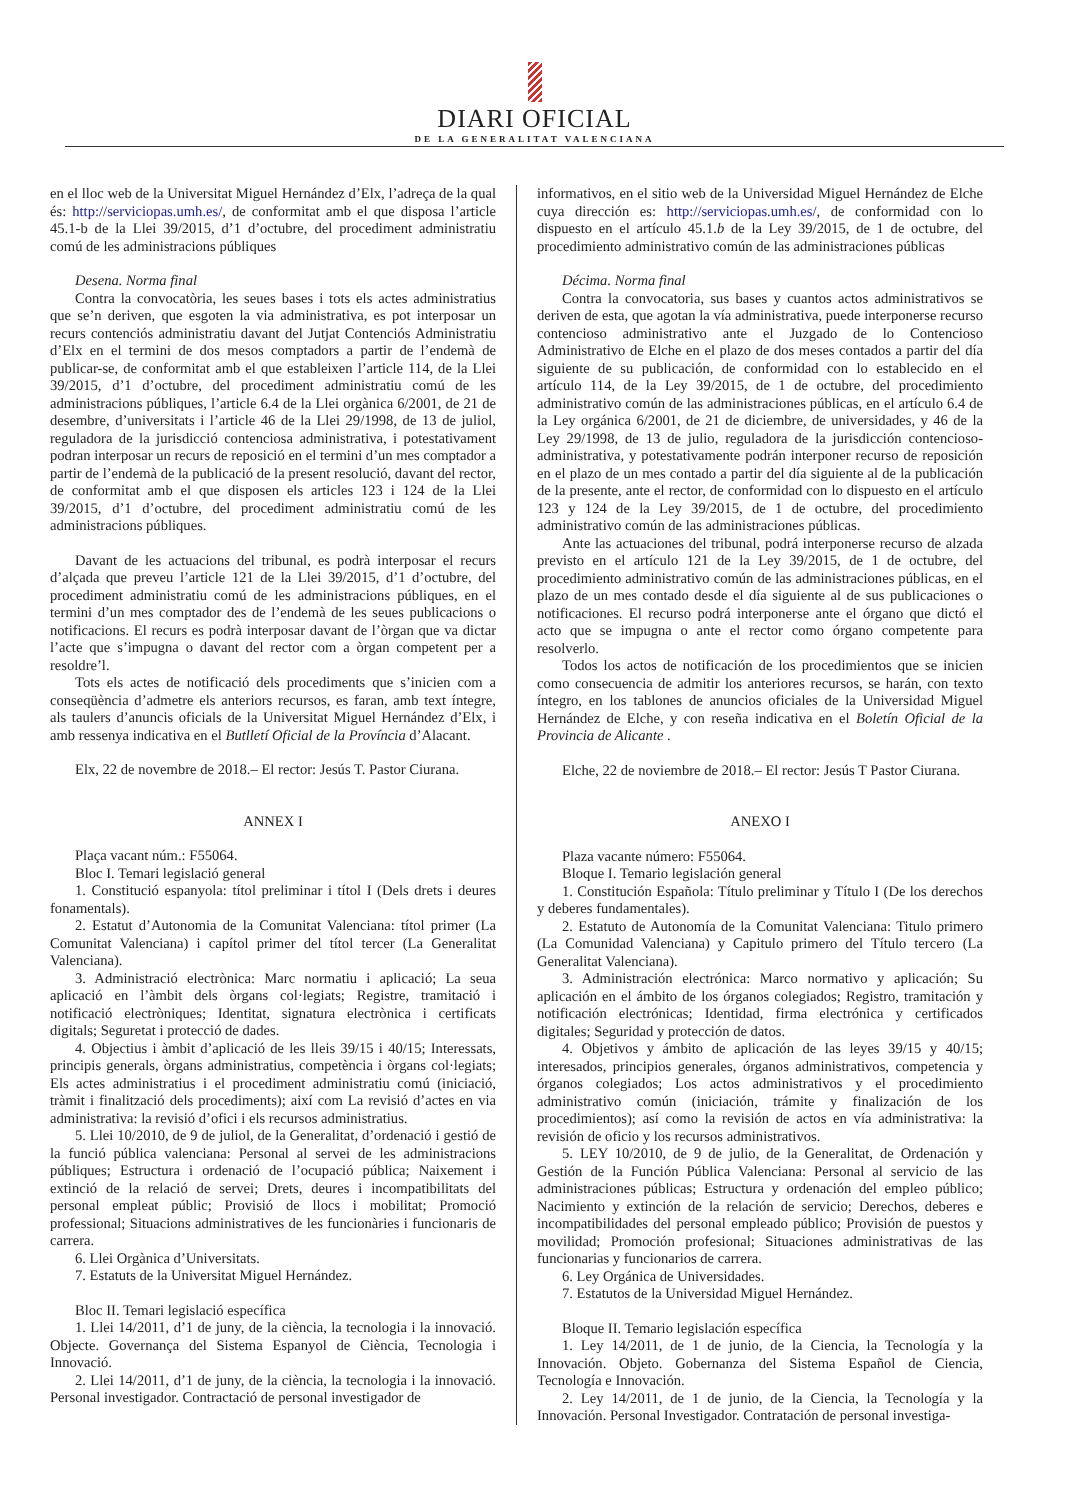DIARI OFICIAL
DE LA GENERALITAT VALENCIANA
en el lloc web de la Universitat Miguel Hernández d’Elx, l’adreça de la qual és: http://serviciopas.umh.es/, de conformitat amb el que disposa l’article 45.1-b de la Llei 39/2015, d’1 d’octubre, del procediment administratiu comú de les administracions públiques
Desena. Norma final
Contra la convocatòria, les seues bases i tots els actes administratius que se’n deriven, que esgoten la via administrativa, es pot interposar un recurs contenciós administratiu davant del Jutjat Contenciós Administratiu d’Elx en el termini de dos mesos comptadors a partir de l’endemà de publicar-se, de conformitat amb el que estableixen l’article 114, de la Llei 39/2015, d’1 d’octubre, del procediment administratiu comú de les administracions públiques, l’article 6.4 de la Llei orgànica 6/2001, de 21 de desembre, d’universitats i l’article 46 de la Llei 29/1998, de 13 de juliol, reguladora de la jurisdicció contenciosa administrativa, i potestativament podran interposar un recurs de reposició en el termini d’un mes comptador a partir de l’endemà de la publicació de la present resolució, davant del rector, de conformitat amb el que disposen els articles 123 i 124 de la Llei 39/2015, d’1 d’octubre, del procediment administratiu comú de les administracions públiques.
Davant de les actuacions del tribunal, es podrà interposar el recurs d’alçada que preveu l’article 121 de la Llei 39/2015, d’1 d’octubre, del procediment administratiu comú de les administracions públiques, en el termini d’un mes comptador des de l’endemà de les seues publicacions o notificacions. El recurs es podrà interposar davant de l’òrgan que va dictar l’acte que s’impugna o davant del rector com a òrgan competent per a resoldre’l.
Tots els actes de notificació dels procediments que s’inicien com a conseqüència d’admetre els anteriors recursos, es faran, amb text íntegre, als taulers d’anuncis oficials de la Universitat Miguel Hernández d’Elx, i amb ressenya indicativa en el Butlletí Oficial de la Província d’Alacant.
Elx, 22 de novembre de 2018.– El rector: Jesús T. Pastor Ciurana.
ANNEX I
Plaça vacant núm.: F55064.
Bloc I. Temari legislació general
1. Constitució espanyola: títol preliminar i títol I (Dels drets i deures fonamentals).
2. Estatut d’Autonomia de la Comunitat Valenciana: títol primer (La Comunitat Valenciana) i capítol primer del títol tercer (La Generalitat Valenciana).
3. Administració electrònica: Marc normatiu i aplicació; La seua aplicació en l’àmbit dels òrgans col·legiats; Registre, tramitació i notificació electròniques; Identitat, signatura electrònica i certificats digitals; Seguretat i protecció de dades.
4. Objectius i àmbit d’aplicació de les lleis 39/15 i 40/15; Interessats, principis generals, òrgans administratius, competència i òrgans col·legiats; Els actes administratius i el procediment administratiu comú (iniciació, tràmit i finalització dels procediments); així com La revisió d’actes en via administrativa: la revisió d’ofici i els recursos administratius.
5. Llei 10/2010, de 9 de juliol, de la Generalitat, d’ordenació i gestió de la funció pública valenciana: Personal al servei de les administracions públiques; Estructura i ordenació de l’ocupació pública; Naixement i extinció de la relació de servei; Drets, deures i incompatibilitats del personal empleat públic; Provisió de llocs i mobilitat; Promoció professional; Situacions administratives de les funcionàries i funcionaris de carrera.
6. Llei Orgànica d’Universitats.
7. Estatuts de la Universitat Miguel Hernández.
Bloc II. Temari legislació específica
1. Llei 14/2011, d’1 de juny, de la ciència, la tecnologia i la innovació. Objecte. Governança del Sistema Espanyol de Ciència, Tecnologia i Innovació.
2. Llei 14/2011, d’1 de juny, de la ciència, la tecnologia i la innovació. Personal investigador. Contractació de personal investigador de
informativos, en el sitio web de la Universidad Miguel Hernández de Elche cuya dirección es: http://serviciopas.umh.es/, de conformidad con lo dispuesto en el artículo 45.1.b de la Ley 39/2015, de 1 de octubre, del procedimiento administrativo común de las administraciones públicas
Décima. Norma final
Contra la convocatoria, sus bases y cuantos actos administrativos se deriven de esta, que agotan la vía administrativa, puede interponerse recurso contencioso administrativo ante el Juzgado de lo Contencioso Administrativo de Elche en el plazo de dos meses contados a partir del día siguiente de su publicación, de conformidad con lo establecido en el artículo 114, de la Ley 39/2015, de 1 de octubre, del procedimiento administrativo común de las administraciones públicas, en el artículo 6.4 de la Ley orgánica 6/2001, de 21 de diciembre, de universidades, y 46 de la Ley 29/1998, de 13 de julio, reguladora de la jurisdicción contencioso-administrativa, y potestativamente podrán interponer recurso de reposición en el plazo de un mes contado a partir del día siguiente al de la publicación de la presente, ante el rector, de conformidad con lo dispuesto en el artículo 123 y 124 de la Ley 39/2015, de 1 de octubre, del procedimiento administrativo común de las administraciones públicas.
Ante las actuaciones del tribunal, podrá interponerse recurso de alzada previsto en el artículo 121 de la Ley 39/2015, de 1 de octubre, del procedimiento administrativo común de las administraciones públicas, en el plazo de un mes contado desde el día siguiente al de sus publicaciones o notificaciones. El recurso podrá interponerse ante el órgano que dictó el acto que se impugna o ante el rector como órgano competente para resolverlo.
Todos los actos de notificación de los procedimientos que se inicien como consecuencia de admitir los anteriores recursos, se harán, con texto íntegro, en los tablones de anuncios oficiales de la Universidad Miguel Hernández de Elche, y con reseña indicativa en el Boletín Oficial de la Provincia de Alicante .
Elche, 22 de noviembre de 2018.– El rector: Jesús T Pastor Ciurana.
ANEXO I
Plaza vacante número: F55064.
Bloque I. Temario legislación general
1. Constitución Española: Título preliminar y Título I (De los derechos y deberes fundamentales).
2. Estatuto de Autonomía de la Comunitat Valenciana: Titulo primero (La Comunidad Valenciana) y Capitulo primero del Título tercero (La Generalitat Valenciana).
3. Administración electrónica: Marco normativo y aplicación; Su aplicación en el ámbito de los órganos colegiados; Registro, tramitación y notificación electrónicas; Identidad, firma electrónica y certificados digitales; Seguridad y protección de datos.
4. Objetivos y ámbito de aplicación de las leyes 39/15 y 40/15; interesados, principios generales, órganos administrativos, competencia y órganos colegiados; Los actos administrativos y el procedimiento administrativo común (iniciación, trámite y finalización de los procedimientos); así como la revisión de actos en vía administrativa: la revisión de oficio y los recursos administrativos.
5. LEY 10/2010, de 9 de julio, de la Generalitat, de Ordenación y Gestión de la Función Pública Valenciana: Personal al servicio de las administraciones públicas; Estructura y ordenación del empleo público; Nacimiento y extinción de la relación de servicio; Derechos, deberes e incompatibilidades del personal empleado público; Provisión de puestos y movilidad; Promoción profesional; Situaciones administrativas de las funcionarias y funcionarios de carrera.
6. Ley Orgánica de Universidades.
7. Estatutos de la Universidad Miguel Hernández.
Bloque II. Temario legislación específica
1. Ley 14/2011, de 1 de junio, de la Ciencia, la Tecnología y la Innovación. Objeto. Gobernanza del Sistema Español de Ciencia, Tecnología e Innovación.
2. Ley 14/2011, de 1 de junio, de la Ciencia, la Tecnología y la Innovación. Personal Investigador. Contratación de personal investiga-